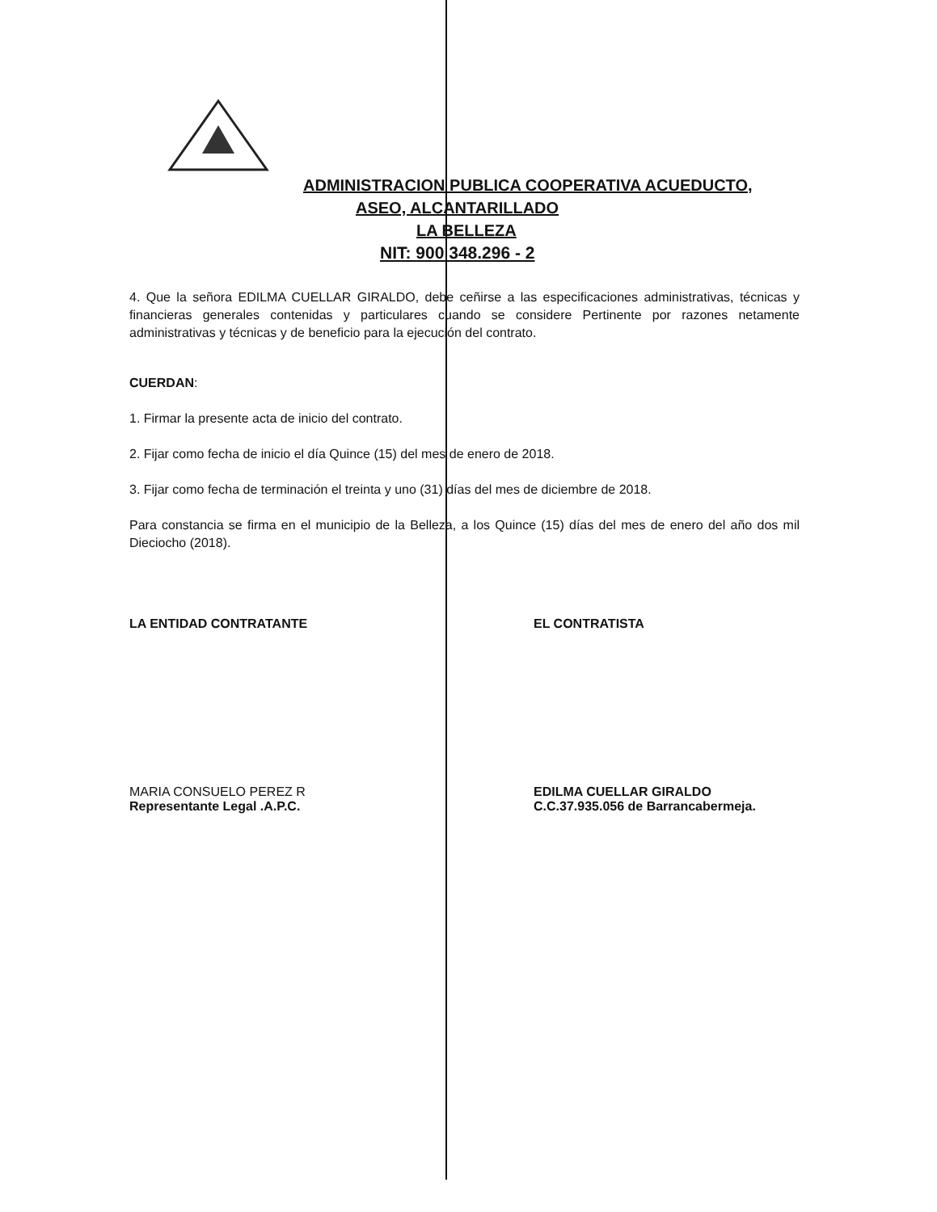ADMINISTRACION PUBLICA COOPERATIVA ACUEDUCTO,
ASEO, ALCANTARILLADO
LA BELLEZA
NIT: 900 348.296 - 2
4. Que la señora EDILMA CUELLAR GIRALDO, debe ceñirse a las especificaciones administrativas, técnicas y financieras generales contenidas y particulares cuando se considere Pertinente por razones netamente administrativas y técnicas y de beneficio para la ejecución del contrato.
CUERDAN:
1. Firmar la presente acta de inicio del contrato.
2. Fijar como fecha de inicio el día Quince (15) del mes de enero de 2018.
3. Fijar como fecha de terminación el treinta y uno (31) días del mes de diciembre de 2018.
Para constancia se firma en el municipio de la Belleza, a los Quince (15) días del mes de enero del año dos mil Dieciocho (2018).
LA ENTIDAD CONTRATANTE EL CONTRATISTA
MARIA CONSUELO PEREZ R
Representante Legal .A.P.C.
EDILMA CUELLAR GIRALDO
C.C.37.935.056 de Barrancabermeja.